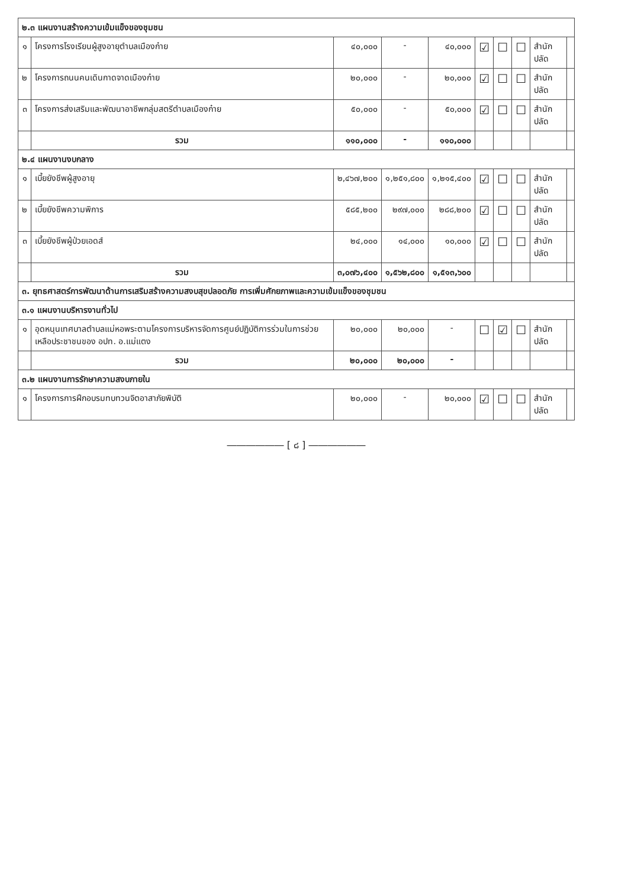| ๒.๓ แผนงานสร้างความเข้มแข็งของชุมชน | | | | | | | | | |
| ๑ | โครงการโรงเรียนผู้สูงอายุตำบลเมืองก๋าย | ๔๐,๐๐๐ | - | ๔๐,๐๐๐ | ☑ | ☐ | ☐ | สำนักปลัด | |
| ๒ | โครงการถนนคนเดินกาดจาดเมืองก๋าย | ๒๐,๐๐๐ | - | ๒๐,๐๐๐ | ☑ | ☐ | ☐ | สำนักปลัด | |
| ๓ | โครงการส่งเสริมและพัฒนาอาชีพกลุ่มสตรีตำบลเมืองก๋าย | ๕๐,๐๐๐ | - | ๕๐,๐๐๐ | ☑ | ☐ | ☐ | สำนักปลัด | |
| | รวม | ๑๑๐,๐๐๐ | - | ๑๑๐,๐๐๐ | | | | | |
| ๒.๔ แผนงานงบกลาง | | | | | | | | | |
| ๑ | เบี้ยยังชีพผู้สูงอายุ | ๒,๔๖๗,๒๐๐ | ๑,๒๕๑,๘๐๐ | ๑,๒๑๕,๔๐๐ | ☑ | ☐ | ☐ | สำนักปลัด | |
| ๒ | เบี้ยยังชีพความพิการ | ๕๘๕,๒๐๐ | ๒๙๗,๐๐๐ | ๒๘๘,๒๐๐ | ☑ | ☐ | ☐ | สำนักปลัด | |
| ๓ | เบี้ยยังชีพผู้ป่วยเอดส์ | ๒๔,๐๐๐ | ๑๔,๐๐๐ | ๑๐,๐๐๐ | ☑ | ☐ | ☐ | สำนักปลัด | |
| | รวม | ๓,๐๗๖,๔๐๐ | ๑,๕๖๒,๘๐๐ | ๑,๕๑๓,๖๐๐ | | | | | |
| ๓. ยุทธศาสตร์การพัฒนาด้านการเสริมสร้างความสงบสุขปลอดภัย การเพิ่มศักยภาพและความเข้มแข็งของชุมชน | | | | | | | | | |
| ๓.๑ แผนงานบริหารงานทั่วไป | | | | | | | | | |
| ๑ | อุดหนุนเทศบาลตำบลแม่หอพระตามโครงการบริหารจัดการศูนย์ปฏิบัติการร่วมในการช่วยเหลือประชาชนของ อปท. อ.แม่แตง | ๒๐,๐๐๐ | ๒๐,๐๐๐ | - | ☐ | ☑ | ☐ | สำนักปลัด | |
| | รวม | ๒๐,๐๐๐ | ๒๐,๐๐๐ | - | | | | | |
| ๓.๒ แผนงานการรักษาความสงบภายใน | | | | | | | | | |
| ๑ | โครงการการฝึกอบรมทบทวนจิตอาสาภัยพิบัติ | ๒๐,๐๐๐ | - | ๒๐,๐๐๐ | ☑ | ☐ | ☐ | สำนักปลัด | |
―――――― [ ๘ ] ――――――